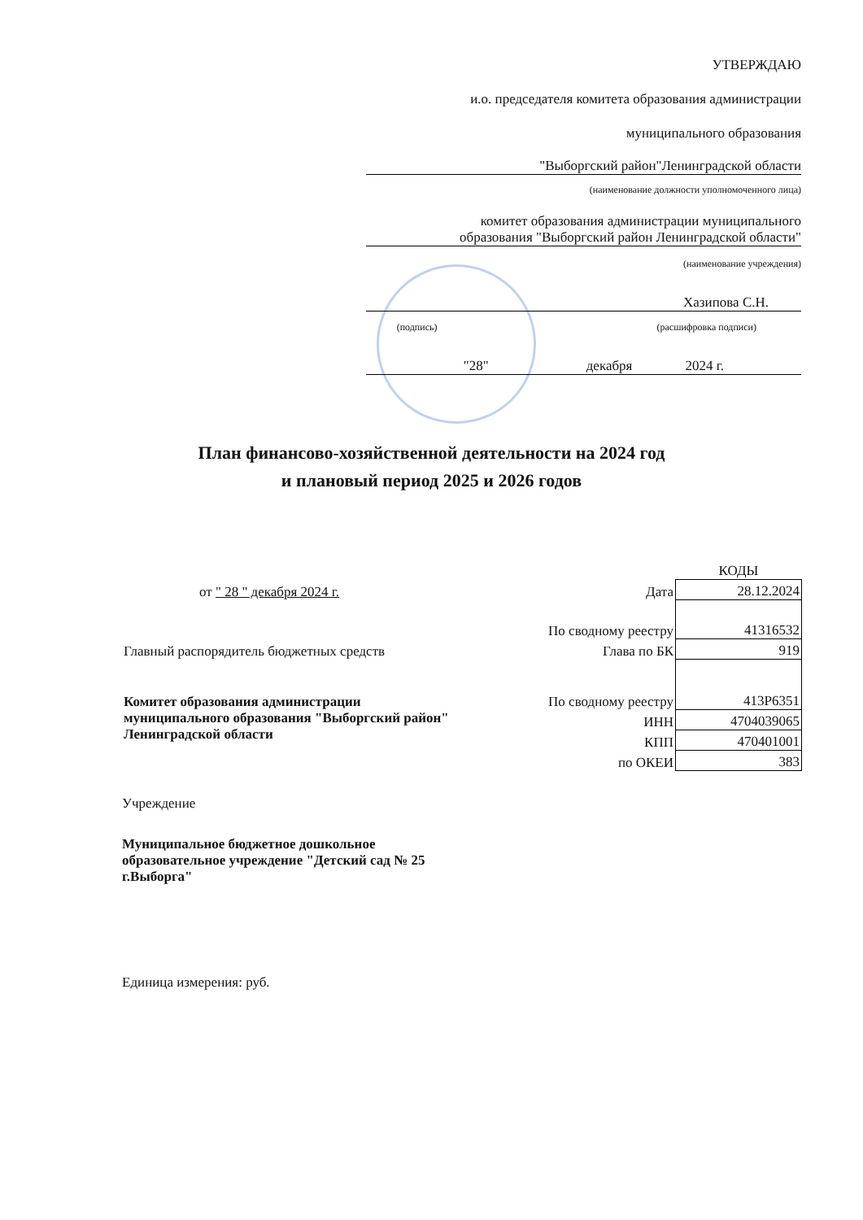УТВЕРЖДАЮ
и.о. председателя комитета образования администрации
муниципального образования
"Выборгский район"Ленинградской области
(наименование должности уполномоченного лица)
комитет образования администрации муниципального
образования "Выборгский район Ленинградской области"
(наименование учреждения)
Хазипова С.Н.
(подпись) (расшифровка подписи)
"28" декабря 2024 г.
План финансово-хозяйственной деятельности на 2024 год
и плановый период 2025 и 2026 годов
| | | КОДЫ |
| от " 28 " декабря 2024 г. | Дата | 28.12.2024 |
| | По сводному реестру | 41316532 |
| Главный распорядитель бюджетных средств | Глава по БК | 919 |
| Комитет образования администрации муниципального образования "Выборгский район" Ленинградской области | По сводному реестру | 413Р6351 |
| | ИНН | 4704039065 |
| | КПП | 470401001 |
| | по ОКЕИ | 383 |
Учреждение
Муниципальное бюджетное дошкольное
образовательное учреждение "Детский сад № 25
г.Выборга"
Единица измерения: руб.